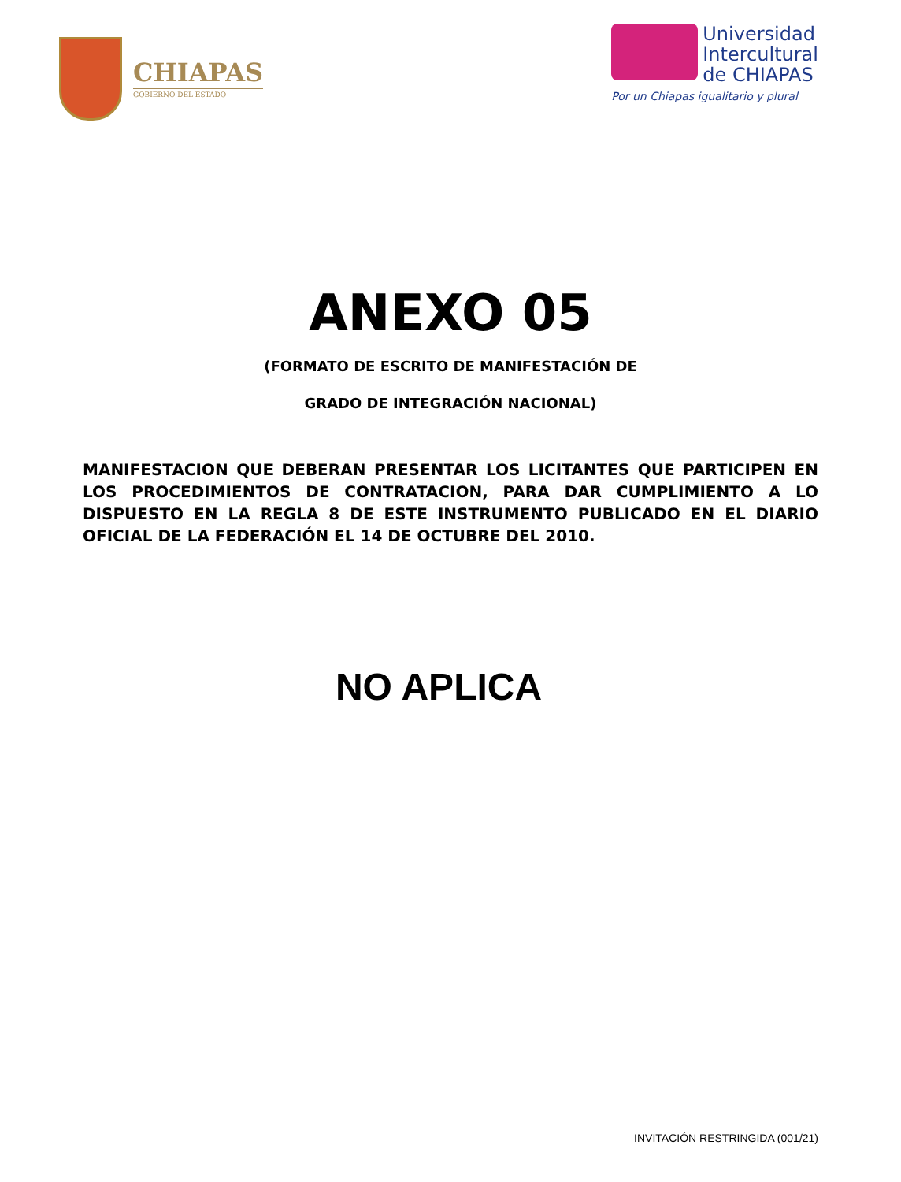CHIAPAS
GOBIERNO DEL ESTADO
Universidad
Intercultural
de CHIAPAS
Por un Chiapas igualitario y plural
ANEXO 05
(FORMATO DE ESCRITO DE MANIFESTACIÓN DE
GRADO DE INTEGRACIÓN NACIONAL)
MANIFESTACION QUE DEBERAN PRESENTAR LOS LICITANTES QUE PARTICIPEN EN LOS PROCEDIMIENTOS DE CONTRATACION, PARA DAR CUMPLIMIENTO A LO DISPUESTO EN LA REGLA 8 DE ESTE INSTRUMENTO PUBLICADO EN EL DIARIO OFICIAL DE LA FEDERACIÓN EL 14 DE OCTUBRE DEL 2010.
NO APLICA
INVITACIÓN RESTRINGIDA (001/21)